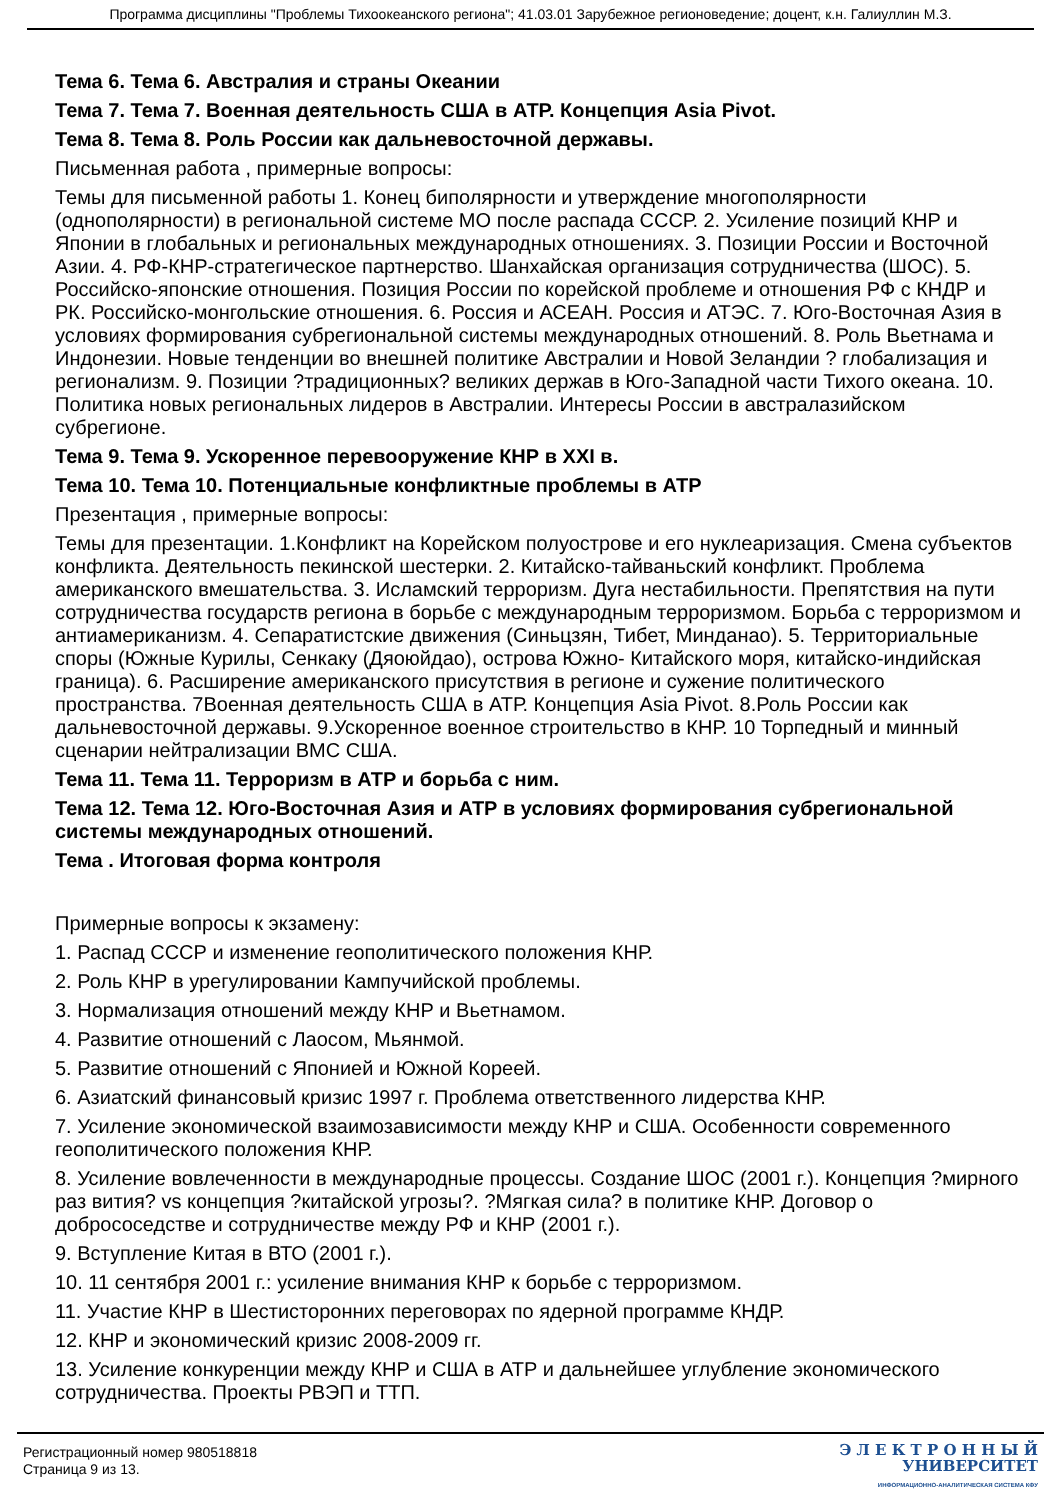Программа дисциплины "Проблемы Тихоокеанского региона"; 41.03.01 Зарубежное регионоведение; доцент, к.н. Галиуллин М.З.
Тема 6. Тема 6. Австралия и страны Океании
Тема 7. Тема 7. Военная деятельность США в АТР. Концепция Asia Pivot.
Тема 8. Тема 8. Роль России как дальневосточной державы.
Письменная работа , примерные вопросы:
Темы для письменной работы 1. Конец биполярности и утверждение многополярности (однополярности) в региональной системе МО после распада СССР. 2. Усиление позиций КНР и Японии в глобальных и региональных международных отношениях. 3. Позиции России и Восточной Азии. 4. РФ-КНР-стратегическое партнерство. Шанхайская организация сотрудничества (ШОС). 5. Российско-японские отношения. Позиция России по корейской проблеме и отношения РФ с КНДР и РК. Российско-монгольские отношения. 6. Россия и АСЕАН. Россия и АТЭС. 7. Юго-Восточная Азия в условиях формирования субрегиональной системы международных отношений. 8. Роль Вьетнама и Индонезии. Новые тенденции во внешней политике Австралии и Новой Зеландии ? глобализация и регионализм. 9. Позиции ?традиционных? великих держав в Юго-Западной части Тихого океана. 10. Политика новых региональных лидеров в Австралии. Интересы России в австралазийском субрегионе.
Тема 9. Тема 9. Ускоренное перевооружение КНР в XXI в.
Тема 10. Тема 10. Потенциальные конфликтные проблемы в АТР
Презентация , примерные вопросы:
Темы для презентации. 1.Конфликт на Корейском полуострове и его нуклеаризация. Смена субъектов конфликта. Деятельность пекинской шестерки. 2. Китайско-тайваньский конфликт. Проблема американского вмешательства. 3. Исламский терроризм. Дуга нестабильности. Препятствия на пути сотрудничества государств региона в борьбе с международным терроризмом. Борьба с терроризмом и антиамериканизм. 4. Сепаратистские движения (Синьцзян, Тибет, Минданао). 5. Территориальные споры (Южные Курилы, Сенкаку (Дяоюйдао), острова Южно- Китайского моря, китайско-индийская граница). 6. Расширение американского присутствия в регионе и сужение политического пространства. 7Военная деятельность США в АТР. Концепция Asia Pivot. 8.Роль России как дальневосточной державы. 9.Ускоренное военное строительство в КНР. 10 Торпедный и минный сценарии нейтрализации ВМС США.
Тема 11. Тема 11. Терроризм в АТР и борьба с ним.
Тема 12. Тема 12. Юго-Восточная Азия и АТР в условиях формирования субрегиональной системы международных отношений.
Тема . Итоговая форма контроля
Примерные вопросы к экзамену:
1. Распад СССР и изменение геополитического положения КНР.
2. Роль КНР в урегулировании Кампучийской проблемы.
3. Нормализация отношений между КНР и Вьетнамом.
4. Развитие отношений с Лаосом, Мьянмой.
5. Развитие отношений с Японией и Южной Кореей.
6. Азиатский финансовый кризис 1997 г. Проблема ответственного лидерства КНР.
7. Усиление экономической взаимозависимости между КНР и США. Особенности современного геополитического положения КНР.
8. Усиление вовлеченности в международные процессы. Создание ШОС (2001 г.). Концепция ?мирного раз вития? vs концепция ?китайской угрозы?. ?Мягкая сила? в политике КНР. Договор о добрососедстве и сотрудничестве между РФ и КНР (2001 г.).
9. Вступление Китая в ВТО (2001 г.).
10. 11 сентября 2001 г.: усиление внимания КНР к борьбе с терроризмом.
11. Участие КНР в Шестисторонних переговорах по ядерной программе КНДР.
12. КНР и экономический кризис 2008-2009 гг.
13. Усиление конкуренции между КНР и США в АТР и дальнейшее углубление экономического сотрудничества. Проекты РВЭП и ТТП.
Регистрационный номер 980518818
Страница 9 из 13.
Э Л Е К Т Р О Н Н Ы Й
УНИВЕРСИТЕТ
ИНФОРМАЦИОННО-АНАЛИТИЧЕСКАЯ СИСТЕМА КФУ